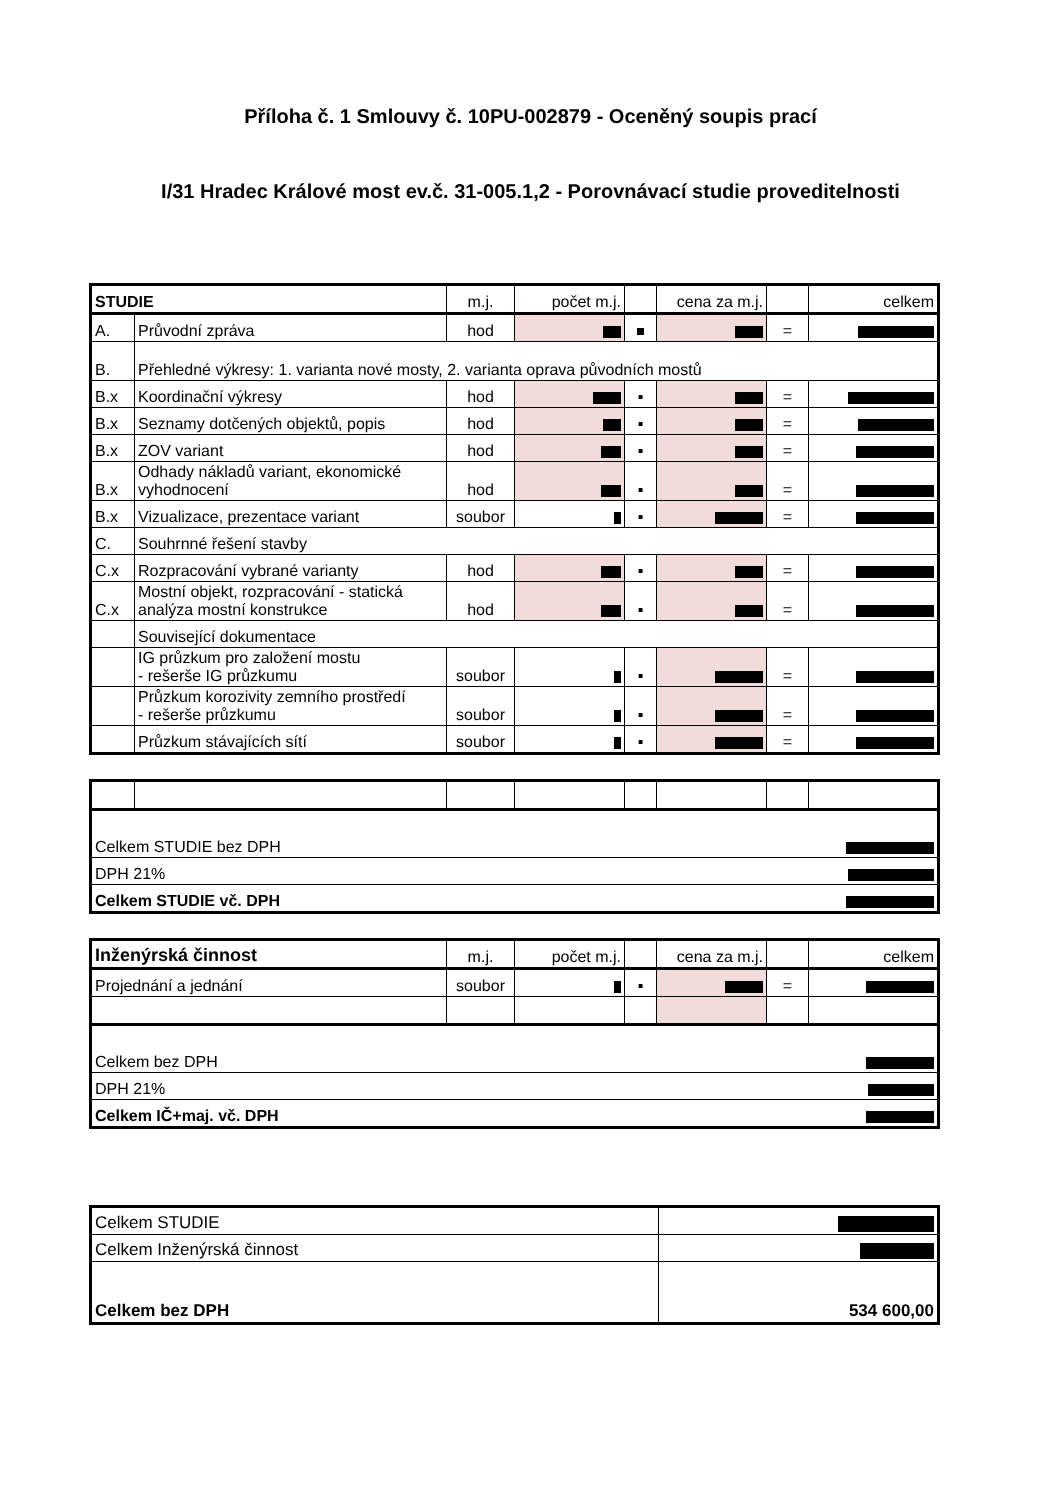Příloha č. 1 Smlouvy č. 10PU-002879 - Oceněný soupis prací
I/31 Hradec Králové most ev.č. 31-005.1,2 - Porovnávací studie proveditelnosti
| STUDIE | | m.j. | počet m.j. | | cena za m.j. | | celkem |
| --- | --- | --- | --- | --- | --- | --- | --- |
| A. | Průvodní zpráva | hod | | | | = | |
| B. | Přehledné výkresy: 1. varianta nové mosty, 2. varianta oprava původních mostů | | | | | | |
| B.x | Koordinační výkresy | hod | | ▪ | | = | |
| B.x | Seznamy dotčených objektů, popis | hod | | ▪ | | = | |
| B.x | ZOV variant | hod | | ▪ | | = | |
| B.x | Odhady nákladů variant, ekonomické vyhodnocení | hod | | ▪ | | = | |
| B.x | Vizualizace, prezentace variant | soubor | | ▪ | | = | |
| C. | Souhrnné řešení stavby | | | | | | |
| C.x | Rozpracování vybrané varianty | hod | | ▪ | | = | |
| C.x | Mostní objekt, rozpracování - statická analýza mostní konstrukce | hod | | ▪ | | = | |
| | Související dokumentace | | | | | | |
| | IG průzkum pro založení mostu - rešerše IG průzkumu | soubor | | ▪ | | = | |
| | Průzkum korozivity zemního prostředí - rešerše průzkumu | soubor | | ▪ | | = | |
| | Průzkum stávajících sítí | soubor | | ▪ | | = | |
| Celkem STUDIE bez DPH | | | | | | | |
| DPH 21% | | | | | | | |
| Celkem STUDIE vč. DPH | | | | | | | |
| Inženýrská činnost | m.j. | počet m.j. | | cena za m.j. | | celkem |
| --- | --- | --- | --- | --- | --- | --- |
| Projednání a jednání | soubor | | ▪ | | = | |
| Celkem bez DPH | | | | | | |
| DPH 21% | | | | | | |
| Celkem IČ+maj. vč. DPH | | | | | | |
| Celkem STUDIE | |
| Celkem Inženýrská činnost | |
| Celkem bez DPH | 534 600,00 |